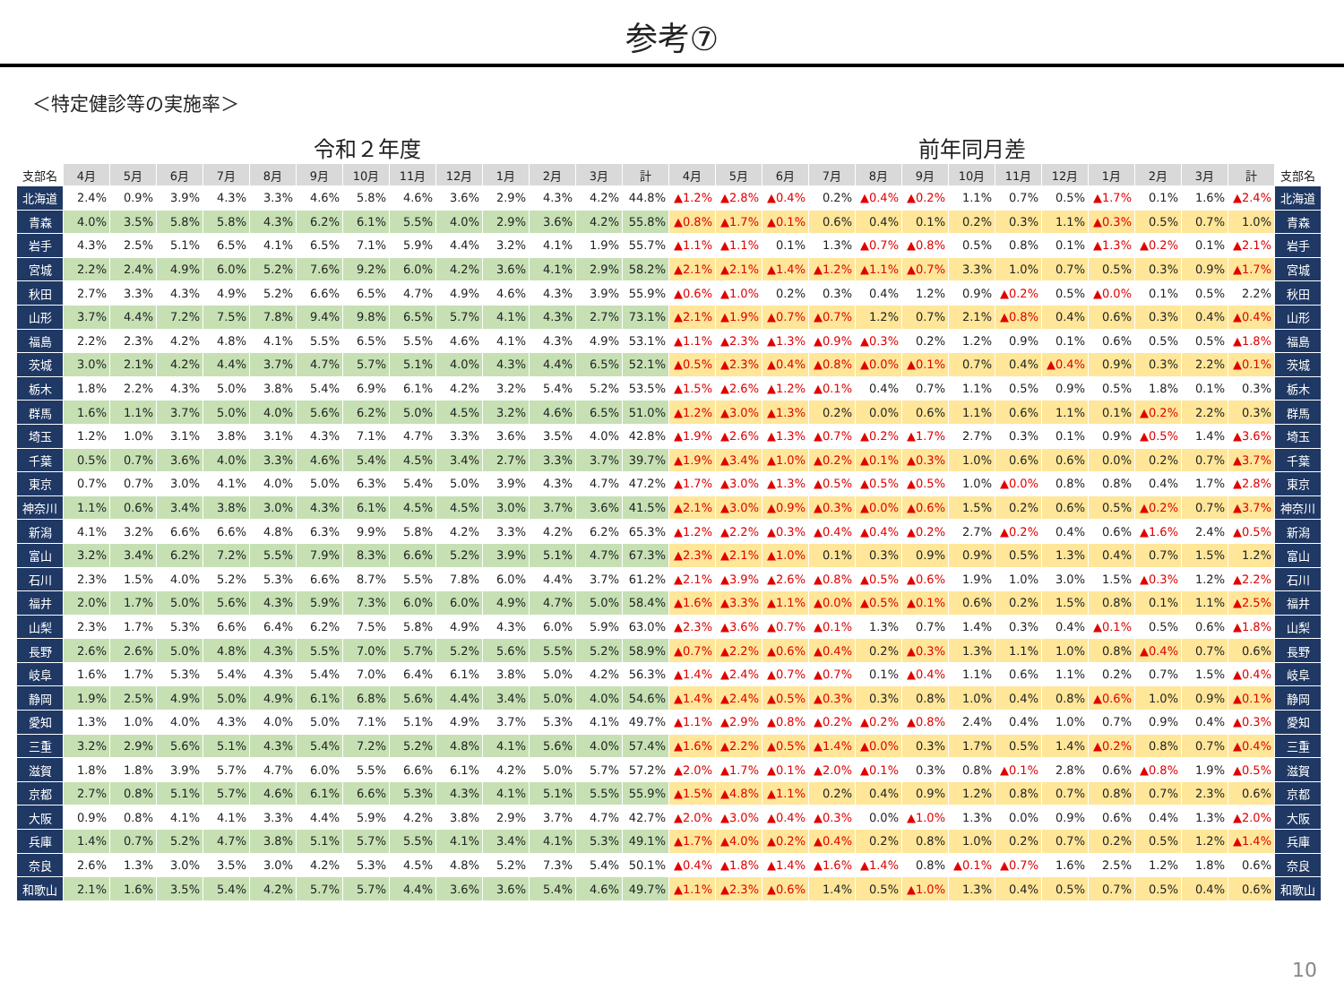参考⑦
＜特定健診等の実施率＞
令和２年度 前年同月差
| 支部名 | 4月 | 5月 | 6月 | 7月 | 8月 | 9月 | 10月 | 11月 | 12月 | 1月 | 2月 | 3月 | 計 | 4月 | 5月 | 6月 | 7月 | 8月 | 9月 | 10月 | 11月 | 12月 | 1月 | 2月 | 3月 | 計 | 支部名 |
| --- | --- | --- | --- | --- | --- | --- | --- | --- | --- | --- | --- | --- | --- | --- | --- | --- | --- | --- | --- | --- | --- | --- | --- | --- | --- | --- | --- |
| 北海道 | 2.4% | 0.9% | 3.9% | 4.3% | 3.3% | 4.6% | 5.8% | 4.6% | 3.6% | 2.9% | 4.3% | 4.2% | 44.8% | ▲1.2% | ▲2.8% | ▲0.4% | 0.2% | ▲0.4% | ▲0.2% | 1.1% | 0.7% | 0.5% | ▲1.7% | 0.1% | 1.6% | ▲2.4% | 北海道 |
| 青森 | 4.0% | 3.5% | 5.8% | 5.8% | 4.3% | 6.2% | 6.1% | 5.5% | 4.0% | 2.9% | 3.6% | 4.2% | 55.8% | ▲0.8% | ▲1.7% | ▲0.1% | 0.6% | 0.4% | 0.1% | 0.2% | 0.3% | 1.1% | ▲0.3% | 0.5% | 0.7% | 1.0% | 青森 |
| 岩手 | 4.3% | 2.5% | 5.1% | 6.5% | 4.1% | 6.5% | 7.1% | 5.9% | 4.4% | 3.2% | 4.1% | 1.9% | 55.7% | ▲1.1% | ▲1.1% | 0.1% | 1.3% | ▲0.7% | ▲0.8% | 0.5% | 0.8% | 0.1% | ▲1.3% | ▲0.2% | 0.1% | ▲2.1% | 岩手 |
| 宮城 | 2.2% | 2.4% | 4.9% | 6.0% | 5.2% | 7.6% | 9.2% | 6.0% | 4.2% | 3.6% | 4.1% | 2.9% | 58.2% | ▲2.1% | ▲2.1% | ▲1.4% | ▲1.2% | ▲1.1% | ▲0.7% | 3.3% | 1.0% | 0.7% | 0.5% | 0.3% | 0.9% | ▲1.7% | 宮城 |
| 秋田 | 2.7% | 3.3% | 4.3% | 4.9% | 5.2% | 6.6% | 6.5% | 4.7% | 4.9% | 4.6% | 4.3% | 3.9% | 55.9% | ▲0.6% | ▲1.0% | 0.2% | 0.3% | 0.4% | 1.2% | 0.9% | ▲0.2% | 0.5% | ▲0.0% | 0.1% | 0.5% | 2.2% | 秋田 |
| 山形 | 3.7% | 4.4% | 7.2% | 7.5% | 7.8% | 9.4% | 9.8% | 6.5% | 5.7% | 4.1% | 4.3% | 2.7% | 73.1% | ▲2.1% | ▲1.9% | ▲0.7% | ▲0.7% | 1.2% | 0.7% | 2.1% | ▲0.8% | 0.4% | 0.6% | 0.3% | 0.4% | ▲0.4% | 山形 |
| 福島 | 2.2% | 2.3% | 4.2% | 4.8% | 4.1% | 5.5% | 6.5% | 5.5% | 4.6% | 4.1% | 4.3% | 4.9% | 53.1% | ▲1.1% | ▲2.3% | ▲1.3% | ▲0.9% | ▲0.3% | 0.2% | 1.2% | 0.9% | 0.1% | 0.6% | 0.5% | 0.5% | ▲1.8% | 福島 |
| 茨城 | 3.0% | 2.1% | 4.2% | 4.4% | 3.7% | 4.7% | 5.7% | 5.1% | 4.0% | 4.3% | 4.4% | 6.5% | 52.1% | ▲0.5% | ▲2.3% | ▲0.4% | ▲0.8% | ▲0.0% | ▲0.1% | 0.7% | 0.4% | ▲0.4% | 0.9% | 0.3% | 2.2% | ▲0.1% | 茨城 |
| 栃木 | 1.8% | 2.2% | 4.3% | 5.0% | 3.8% | 5.4% | 6.9% | 6.1% | 4.2% | 3.2% | 5.4% | 5.2% | 53.5% | ▲1.5% | ▲2.6% | ▲1.2% | ▲0.1% | 0.4% | 0.7% | 1.1% | 0.5% | 0.9% | 0.5% | 1.8% | 0.1% | 0.3% | 栃木 |
| 群馬 | 1.6% | 1.1% | 3.7% | 5.0% | 4.0% | 5.6% | 6.2% | 5.0% | 4.5% | 3.2% | 4.6% | 6.5% | 51.0% | ▲1.2% | ▲3.0% | ▲1.3% | 0.2% | 0.0% | 0.6% | 1.1% | 0.6% | 1.1% | 0.1% | ▲0.2% | 2.2% | 0.3% | 群馬 |
| 埼玉 | 1.2% | 1.0% | 3.1% | 3.8% | 3.1% | 4.3% | 7.1% | 4.7% | 3.3% | 3.6% | 3.5% | 4.0% | 42.8% | ▲1.9% | ▲2.6% | ▲1.3% | ▲0.7% | ▲0.2% | ▲1.7% | 2.7% | 0.3% | 0.1% | 0.9% | ▲0.5% | 1.4% | ▲3.6% | 埼玉 |
| 千葉 | 0.5% | 0.7% | 3.6% | 4.0% | 3.3% | 4.6% | 5.4% | 4.5% | 3.4% | 2.7% | 3.3% | 3.7% | 39.7% | ▲1.9% | ▲3.4% | ▲1.0% | ▲0.2% | ▲0.1% | ▲0.3% | 1.0% | 0.6% | 0.6% | 0.0% | 0.2% | 0.7% | ▲3.7% | 千葉 |
| 東京 | 0.7% | 0.7% | 3.0% | 4.1% | 4.0% | 5.0% | 6.3% | 5.4% | 5.0% | 3.9% | 4.3% | 4.7% | 47.2% | ▲1.7% | ▲3.0% | ▲1.3% | ▲0.5% | ▲0.5% | ▲0.5% | 1.0% | ▲0.0% | 0.8% | 0.8% | 0.4% | 1.7% | ▲2.8% | 東京 |
| 神奈川 | 1.1% | 0.6% | 3.4% | 3.8% | 3.0% | 4.3% | 6.1% | 4.5% | 4.5% | 3.0% | 3.7% | 3.6% | 41.5% | ▲2.1% | ▲3.0% | ▲0.9% | ▲0.3% | ▲0.0% | ▲0.6% | 1.5% | 0.2% | 0.6% | 0.5% | ▲0.2% | 0.7% | ▲3.7% | 神奈川 |
| 新潟 | 4.1% | 3.2% | 6.6% | 6.6% | 4.8% | 6.3% | 9.9% | 5.8% | 4.2% | 3.3% | 4.2% | 6.2% | 65.3% | ▲1.2% | ▲2.2% | ▲0.3% | ▲0.4% | ▲0.4% | ▲0.2% | 2.7% | ▲0.2% | 0.4% | 0.6% | ▲1.6% | 2.4% | ▲0.5% | 新潟 |
| 富山 | 3.2% | 3.4% | 6.2% | 7.2% | 5.5% | 7.9% | 8.3% | 6.6% | 5.2% | 3.9% | 5.1% | 4.7% | 67.3% | ▲2.3% | ▲2.1% | ▲1.0% | 0.1% | 0.3% | 0.9% | 0.9% | 0.5% | 1.3% | 0.4% | 0.7% | 1.5% | 1.2% | 富山 |
| 石川 | 2.3% | 1.5% | 4.0% | 5.2% | 5.3% | 6.6% | 8.7% | 5.5% | 7.8% | 6.0% | 4.4% | 3.7% | 61.2% | ▲2.1% | ▲3.9% | ▲2.6% | ▲0.8% | ▲0.5% | ▲0.6% | 1.9% | 1.0% | 3.0% | 1.5% | ▲0.3% | 1.2% | ▲2.2% | 石川 |
| 福井 | 2.0% | 1.7% | 5.0% | 5.6% | 4.3% | 5.9% | 7.3% | 6.0% | 6.0% | 4.9% | 4.7% | 5.0% | 58.4% | ▲1.6% | ▲3.3% | ▲1.1% | ▲0.0% | ▲0.5% | ▲0.1% | 0.6% | 0.2% | 1.5% | 0.8% | 0.1% | 1.1% | ▲2.5% | 福井 |
| 山梨 | 2.3% | 1.7% | 5.3% | 6.6% | 6.4% | 6.2% | 7.5% | 5.8% | 4.9% | 4.3% | 6.0% | 5.9% | 63.0% | ▲2.3% | ▲3.6% | ▲0.7% | ▲0.1% | 1.3% | 0.7% | 1.4% | 0.3% | 0.4% | ▲0.1% | 0.5% | 0.6% | ▲1.8% | 山梨 |
| 長野 | 2.6% | 2.6% | 5.0% | 4.8% | 4.3% | 5.5% | 7.0% | 5.7% | 5.2% | 5.6% | 5.5% | 5.2% | 58.9% | ▲0.7% | ▲2.2% | ▲0.6% | ▲0.4% | 0.2% | ▲0.3% | 1.3% | 1.1% | 1.0% | 0.8% | ▲0.4% | 0.7% | 0.6% | 長野 |
| 岐阜 | 1.6% | 1.7% | 5.3% | 5.4% | 4.3% | 5.4% | 7.0% | 6.4% | 6.1% | 3.8% | 5.0% | 4.2% | 56.3% | ▲1.4% | ▲2.4% | ▲0.7% | ▲0.7% | 0.1% | ▲0.4% | 1.1% | 0.6% | 1.1% | 0.2% | 0.7% | 1.5% | ▲0.4% | 岐阜 |
| 静岡 | 1.9% | 2.5% | 4.9% | 5.0% | 4.9% | 6.1% | 6.8% | 5.6% | 4.4% | 3.4% | 5.0% | 4.0% | 54.6% | ▲1.4% | ▲2.4% | ▲0.5% | ▲0.3% | 0.3% | 0.8% | 1.0% | 0.4% | 0.8% | ▲0.6% | 1.0% | 0.9% | ▲0.1% | 静岡 |
| 愛知 | 1.3% | 1.0% | 4.0% | 4.3% | 4.0% | 5.0% | 7.1% | 5.1% | 4.9% | 3.7% | 5.3% | 4.1% | 49.7% | ▲1.1% | ▲2.9% | ▲0.8% | ▲0.2% | ▲0.2% | ▲0.8% | 2.4% | 0.4% | 1.0% | 0.7% | 0.9% | 0.4% | ▲0.3% | 愛知 |
| 三重 | 3.2% | 2.9% | 5.6% | 5.1% | 4.3% | 5.4% | 7.2% | 5.2% | 4.8% | 4.1% | 5.6% | 4.0% | 57.4% | ▲1.6% | ▲2.2% | ▲0.5% | ▲1.4% | ▲0.0% | 0.3% | 1.7% | 0.5% | 1.4% | ▲0.2% | 0.8% | 0.7% | ▲0.4% | 三重 |
| 滋賀 | 1.8% | 1.8% | 3.9% | 5.7% | 4.7% | 6.0% | 5.5% | 6.6% | 6.1% | 4.2% | 5.0% | 5.7% | 57.2% | ▲2.0% | ▲1.7% | ▲0.1% | ▲2.0% | ▲0.1% | 0.3% | 0.8% | ▲0.1% | 2.8% | 0.6% | ▲0.8% | 1.9% | ▲0.5% | 滋賀 |
| 京都 | 2.7% | 0.8% | 5.1% | 5.7% | 4.6% | 6.1% | 6.6% | 5.3% | 4.3% | 4.1% | 5.1% | 5.5% | 55.9% | ▲1.5% | ▲4.8% | ▲1.1% | 0.2% | 0.4% | 0.9% | 1.2% | 0.8% | 0.7% | 0.8% | 0.7% | 2.3% | 0.6% | 京都 |
| 大阪 | 0.9% | 0.8% | 4.1% | 4.1% | 3.3% | 4.4% | 5.9% | 4.2% | 3.8% | 2.9% | 3.7% | 4.7% | 42.7% | ▲2.0% | ▲3.0% | ▲0.4% | ▲0.3% | 0.0% | ▲1.0% | 1.3% | 0.0% | 0.9% | 0.6% | 0.4% | 1.3% | ▲2.0% | 大阪 |
| 兵庫 | 1.4% | 0.7% | 5.2% | 4.7% | 3.8% | 5.1% | 5.7% | 5.5% | 4.1% | 3.4% | 4.1% | 5.3% | 49.1% | ▲1.7% | ▲4.0% | ▲0.2% | ▲0.4% | 0.2% | 0.8% | 1.0% | 0.2% | 0.7% | 0.2% | 0.5% | 1.2% | ▲1.4% | 兵庫 |
| 奈良 | 2.6% | 1.3% | 3.0% | 3.5% | 3.0% | 4.2% | 5.3% | 4.5% | 4.8% | 5.2% | 7.3% | 5.4% | 50.1% | ▲0.4% | ▲1.8% | ▲1.4% | ▲1.6% | ▲1.4% | 0.8% | ▲0.1% | ▲0.7% | 1.6% | 2.5% | 1.2% | 1.8% | 0.6% | 奈良 |
| 和歌山 | 2.1% | 1.6% | 3.5% | 5.4% | 4.2% | 5.7% | 5.7% | 4.4% | 3.6% | 3.6% | 5.4% | 4.6% | 49.7% | ▲1.1% | ▲2.3% | ▲0.6% | 1.4% | 0.5% | ▲1.0% | 1.3% | 0.4% | 0.5% | 0.7% | 0.5% | 0.4% | 0.6% | 和歌山 |
10